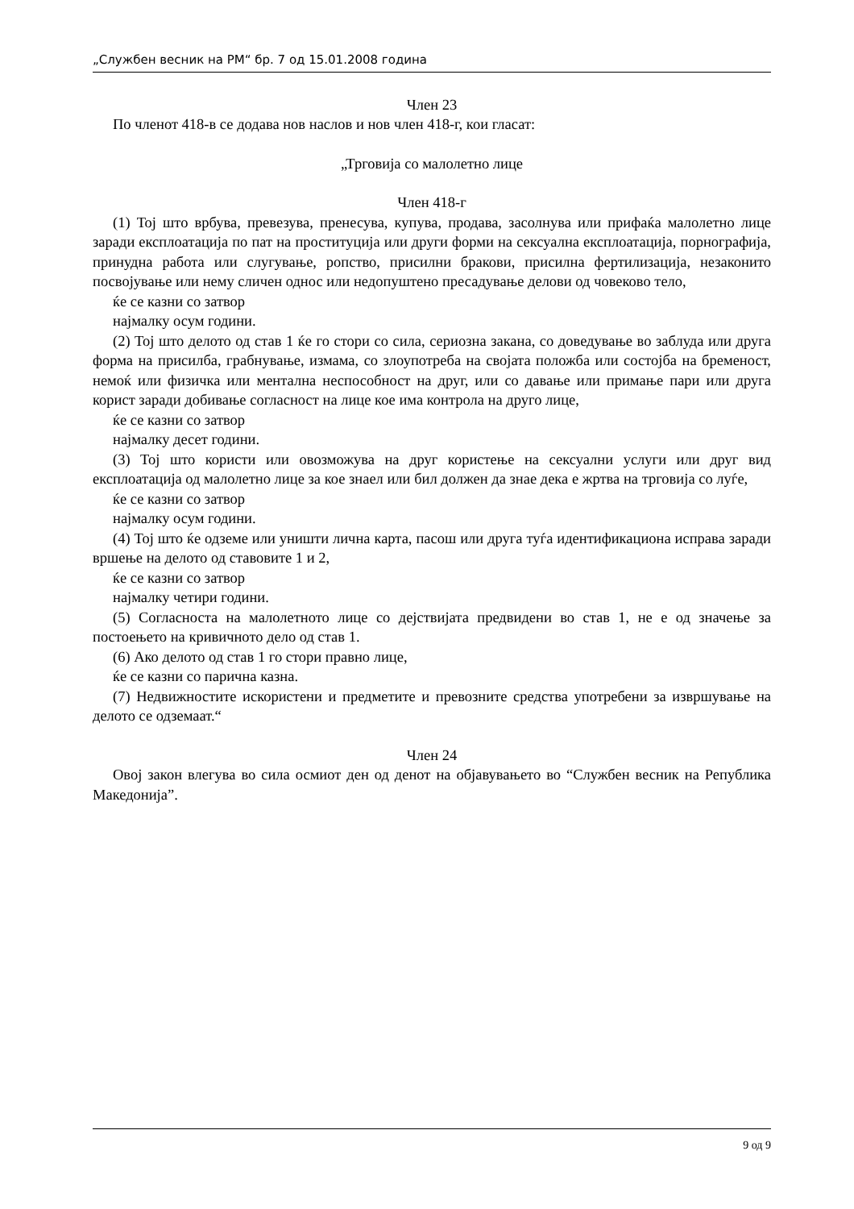„Службен весник на РМ“ бр. 7 од 15.01.2008 година
Член 23
По членот 418-в се додава нов наслов и нов член 418-г, кои гласат:
„Трговија со малолетно лице
Член 418-г
(1) Тој што врбува, превезува, пренесува, купува, продава, засолнува или прифаќа малолетно лице заради експлоатација по пат на проституција или други форми на сексуална експлоатација, порнографија, принудна работа или слугување, ропство, присилни бракови, присилна фертилизација, незаконито посвојување или нему сличен однос или недопуштено пресадување делови од човеково тело,
ќе се казни со затвор
најмалку осум години.
(2) Тој што делото од став 1 ќе го стори со сила, сериозна закана, со доведување во заблуда или друга форма на присилба, грабнување, измама, со злоупотреба на својата положба или состојба на бременост, немоќ или физичка или ментална неспособност на друг, или со давање или примање пари или друга корист заради добивање согласност на лице кое има контрола на друго лице,
ќе се казни со затвор
најмалку десет години.
(3) Тој што користи или овозможува на друг користење на сексуални услуги или друг вид експлоатација од малолетно лице за кое знаел или бил должен да знае дека е жртва на трговија со луѓе,
ќе се казни со затвор
најмалку осум години.
(4) Тој што ќе одземе или уништи лична карта, пасош или друга туѓа идентификациона исправа заради вршење на делото од ставовите 1 и 2,
ќе се казни со затвор
најмалку четири години.
(5) Согласноста на малолетното лице со дејствијата предвидени во став 1, не е од значење за постоењето на кривичното дело од став 1.
(6) Ако делото од став 1 го стори правно лице,
ќе се казни со парична казна.
(7) Недвижностите искористени и предметите и превозните средства употребени за извршување на делото се одземаат.“
Член 24
Овој закон влегува во сила осмиот ден од денот на објавувањето во “Службен весник на Република Македонија”.
9 од 9